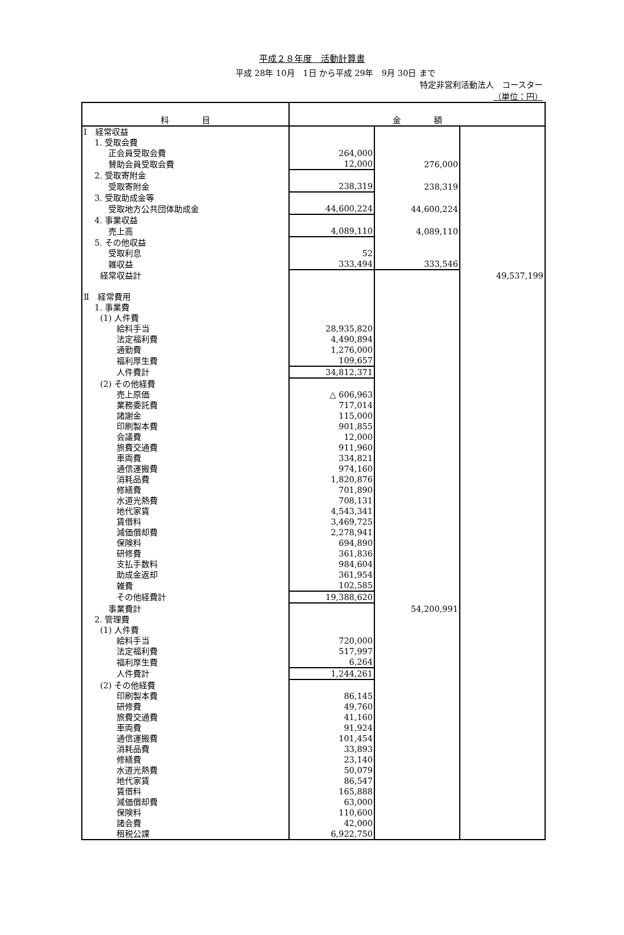平成２８年度　活動計算書
平成 28年 10月　1日 から平成 29年　9月 30日 まで
特定非営利活動法人　コースター
（単位：円）
| 科 目 | 金 額 | | |
| --- | --- | --- | --- |
| Ⅰ 経常収益 | | | |
| 1. 受取会費 | | | |
| 正会員受取会費 | 264,000 | | |
| 賛助会員受取会費 | 12,000 | 276,000 | |
| 2. 受取寄附金 | | | |
| 受取寄附金 | 238,319 | 238,319 | |
| 3. 受取助成金等 | | | |
| 受取地方公共団体助成金 | 44,600,224 | 44,600,224 | |
| 4. 事業収益 | | | |
| 売上高 | 4,089,110 | 4,089,110 | |
| 5. その他収益 | | | |
| 受取利息 | 52 | | |
| 雑収益 | 333,494 | 333,546 | |
| 経常収益計 | | | 49,537,199 |
| Ⅱ 経常費用 | | | |
| 1. 事業費 | | | |
| (1) 人件費 | | | |
| 給料手当 | 28,935,820 | | |
| 法定福利費 | 4,490,894 | | |
| 通勤費 | 1,276,000 | | |
| 福利厚生費 | 109,657 | | |
| 人件費計 | 34,812,371 | | |
| (2) その他経費 | | | |
| 売上原価 | △ 606,963 | | |
| 業務委託費 | 717,014 | | |
| 諸謝金 | 115,000 | | |
| 印刷製本費 | 901,855 | | |
| 会議費 | 12,000 | | |
| 旅費交通費 | 911,960 | | |
| 車両費 | 334,821 | | |
| 通信運搬費 | 974,160 | | |
| 消耗品費 | 1,820,876 | | |
| 修繕費 | 701,890 | | |
| 水道光熱費 | 708,131 | | |
| 地代家賃 | 4,543,341 | | |
| 賃借料 | 3,469,725 | | |
| 減価償却費 | 2,278,941 | | |
| 保険料 | 694,890 | | |
| 研修費 | 361,836 | | |
| 支払手数料 | 984,604 | | |
| 助成金返却 | 361,954 | | |
| 雑費 | 102,585 | | |
| その他経費計 | 19,388,620 | | |
| 事業費計 | | 54,200,991 | |
| 2. 管理費 | | | |
| (1) 人件費 | | | |
| 給料手当 | 720,000 | | |
| 法定福利費 | 517,997 | | |
| 福利厚生費 | 6,264 | | |
| 人件費計 | 1,244,261 | | |
| (2) その他経費 | | | |
| 印刷製本費 | 86,145 | | |
| 研修費 | 49,760 | | |
| 旅費交通費 | 41,160 | | |
| 車両費 | 91,924 | | |
| 通信運搬費 | 101,454 | | |
| 消耗品費 | 33,893 | | |
| 修繕費 | 23,140 | | |
| 水道光熱費 | 50,079 | | |
| 地代家賃 | 86,547 | | |
| 賃借料 | 165,888 | | |
| 減価償却費 | 63,000 | | |
| 保険料 | 110,600 | | |
| 諸会費 | 42,000 | | |
| 租税公課 | 6,922,750 | | |